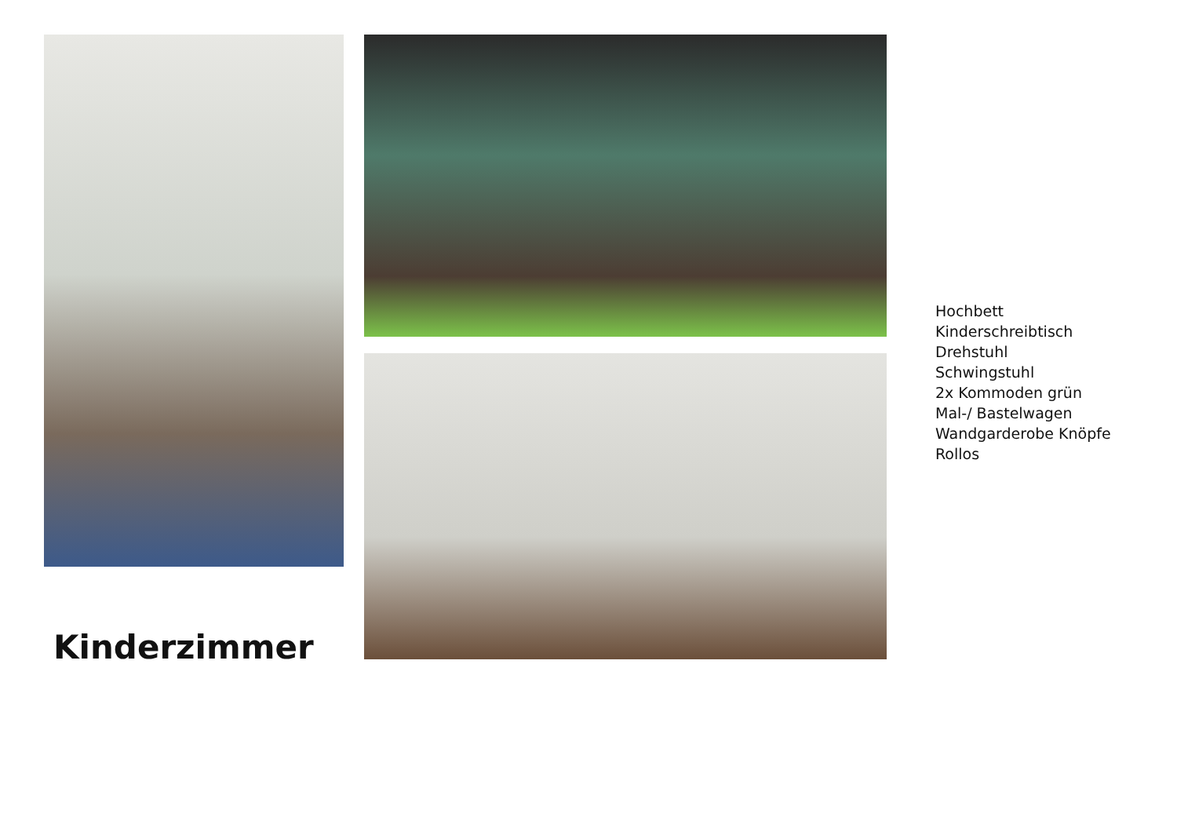Kinderzimmer
Hochbett
Kinderschreibtisch
Drehstuhl
Schwingstuhl
2x Kommoden grün
Mal-/ Bastelwagen
Wandgarderobe Knöpfe
Rollos